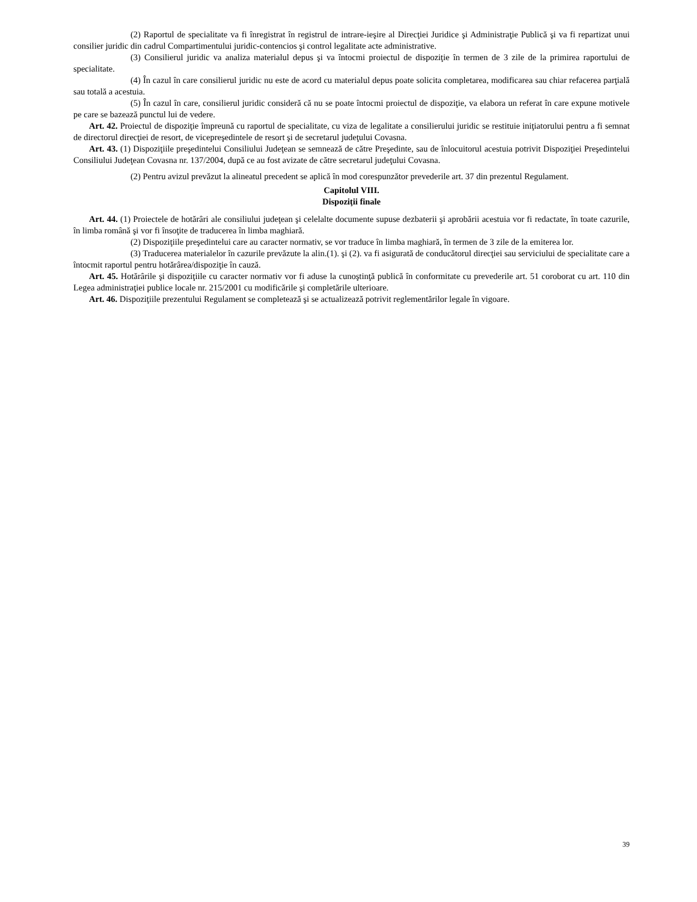(2) Raportul de specialitate va fi înregistrat în registrul de intrare-ieşire al Direcţiei Juridice şi Administraţie Publică şi va fi repartizat unui consilier juridic din cadrul Compartimentului juridic-contencios şi control legalitate acte administrative.
(3) Consilierul juridic va analiza materialul depus şi va întocmi proiectul de dispoziţie în termen de 3 zile de la primirea raportului de specialitate.
(4) În cazul în care consilierul juridic nu este de acord cu materialul depus poate solicita completarea, modificarea sau chiar refacerea parţială sau totală a acestuia.
(5) În cazul în care, consilierul juridic consideră că nu se poate întocmi proiectul de dispoziţie, va elabora un referat în care expune motivele pe care se bazează punctul lui de vedere.
Art. 42. Proiectul de dispoziţie împreună cu raportul de specialitate, cu viza de legalitate a consilierului juridic se restituie iniţiatorului pentru a fi semnat de directorul direcţiei de resort, de vicepreşedintele de resort şi de secretarul judeţului Covasna.
Art. 43. (1) Dispoziţiile preşedintelui Consiliului Judeţean se semnează de către Preşedinte, sau de înlocuitorul acestuia potrivit Dispoziţiei Preşedintelui Consiliului Judeţean Covasna nr. 137/2004, după ce au fost avizate de către secretarul judeţului Covasna.
(2) Pentru avizul prevăzut la alineatul precedent se aplică în mod corespunzător prevederile art. 37 din prezentul Regulament.
Capitolul VIII.
Dispoziţii finale
Art. 44. (1) Proiectele de hotărâri ale consiliului judeţean şi celelalte documente supuse dezbaterii şi aprobării acestuia vor fi redactate, în toate cazurile, în limba română şi vor fi însoţite de traducerea în limba maghiară.
(2) Dispoziţiile preşedintelui care au caracter normativ, se vor traduce în limba maghiară, în termen de 3 zile de la emiterea lor.
(3) Traducerea materialelor în cazurile prevăzute la alin.(1). şi (2). va fi asigurată de conducătorul direcţiei sau serviciului de specialitate care a întocmit raportul pentru hotărârea/dispoziţie în cauză.
Art. 45. Hotărârile şi dispoziţiile cu caracter normativ vor fi aduse la cunoştinţă publică în conformitate cu prevederile art. 51 coroborat cu art. 110 din Legea administraţiei publice locale nr. 215/2001 cu modificările şi completările ulterioare.
Art. 46. Dispoziţiile prezentului Regulament se completează şi se actualizează potrivit reglementărilor legale în vigoare.
39